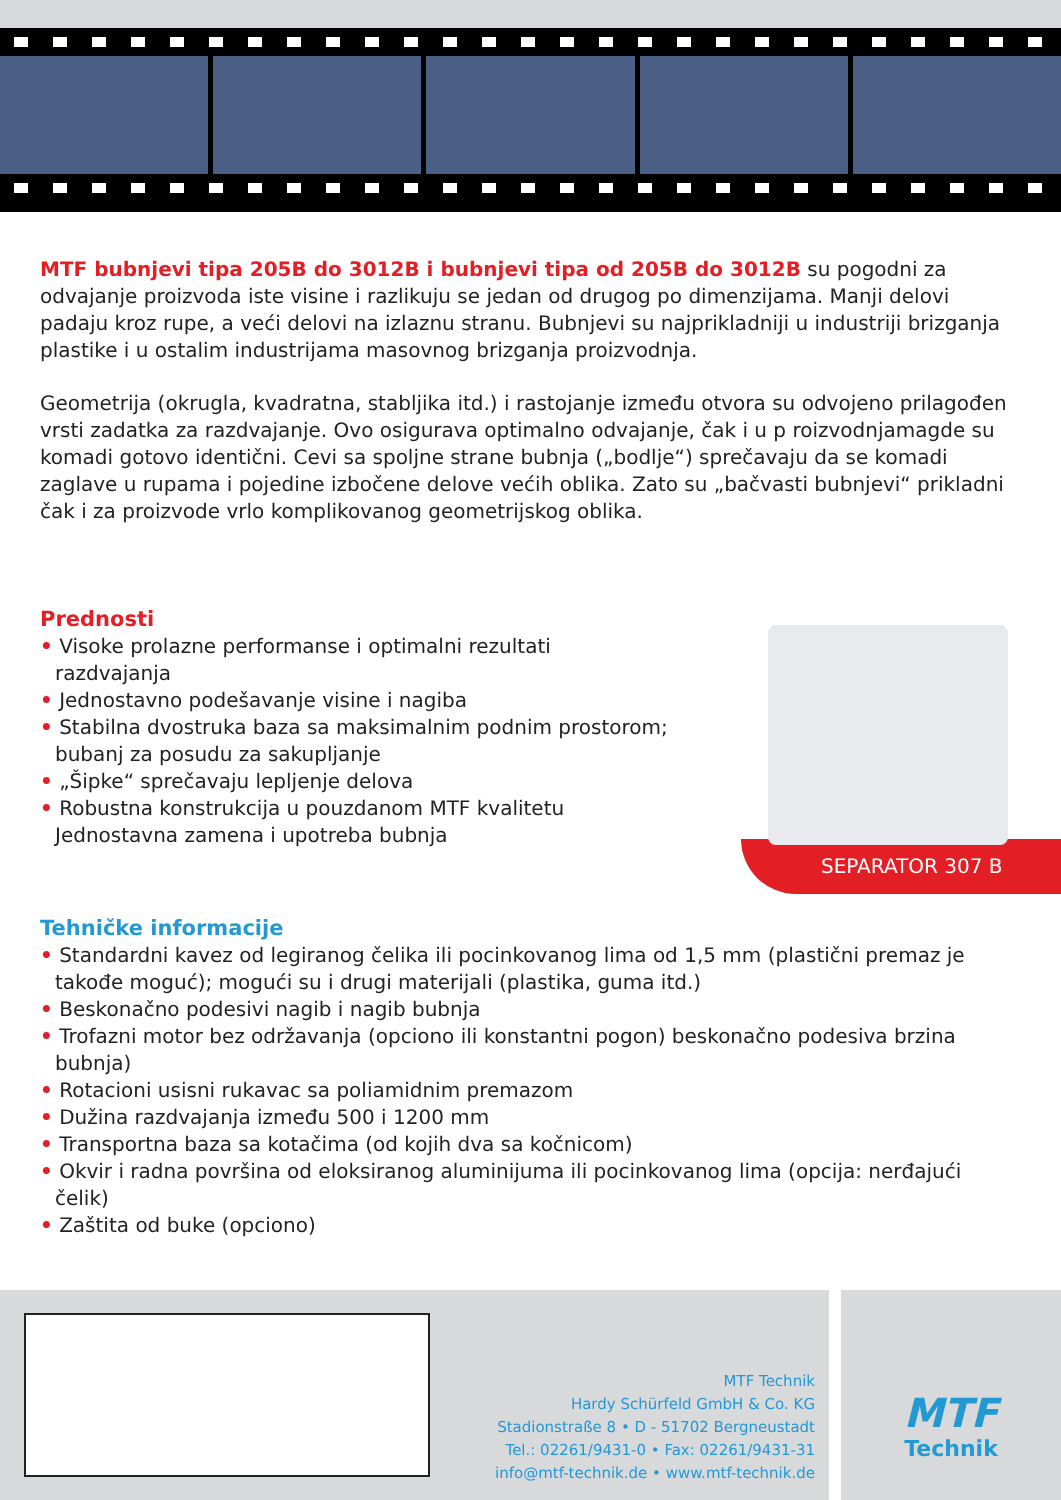MTF bubnjevi tipa 205B do 3012B i bubnjevi tipa od 205B do 3012B su pogodni za odvajanje proizvoda iste visine i razlikuju se jedan od drugog po dimenzijama. Manji delovi padaju kroz rupe, a veći delovi na izlaznu stranu. Bubnjevi su najprikladniji u industriji brizganja plastike i u ostalim industrijama masovnog brizganja proizvodnja.
Geometrija (okrugla, kvadratna, stabljika itd.) i rastojanje između otvora su odvojeno prilagođen vrsti zadatka za razdvajanje. Ovo osigurava optimalno odvajanje, čak i u p roizvodnjamagde su komadi gotovo identični. Cevi sa spoljne strane bubnja („bodlje“) sprečavaju da se komadi zaglave u rupama i pojedine izbočene delove većih oblika. Zato su „bačvasti bubnjevi“ prikladni čak i za proizvode vrlo komplikovanog geometrijskog oblika.
Prednosti
• Visoke prolazne performanse i optimalni rezultati
razdvajanja
• Jednostavno podešavanje visine i nagiba
• Stabilna dvostruka baza sa maksimalnim podnim prostorom;
bubanj za posudu za sakupljanje
• „Šipke“ sprečavaju lepljenje delova
• Robustna konstrukcija u pouzdanom MTF kvalitetu
Jednostavna zamena i upotreba bubnja
SEPARATOR 307 B
Tehničke informacije
• Standardni kavez od legiranog čelika ili pocinkovanog lima od 1,5 mm (plastični premaz je takođe moguć); mogući su i drugi materijali (plastika, guma itd.)
• Beskonačno podesivi nagib i nagib bubnja
• Trofazni motor bez održavanja (opciono ili konstantni pogon) beskonačno podesiva brzina bubnja)
• Rotacioni usisni rukavac sa poliamidnim premazom
• Dužina razdvajanja između 500 i 1200 mm
• Transportna baza sa kotačima (od kojih dva sa kočnicom)
• Okvir i radna površina od eloksiranog aluminijuma ili pocinkovanog lima (opcija: nerđajući čelik)
• Zaštita od buke (opciono)
MTF Technik
Hardy Schürfeld GmbH & Co. KG
Stadionstraße 8 • D - 51702 Bergneustadt
Tel.: 02261/9431-0 • Fax: 02261/9431-31
info@mtf-technik.de • www.mtf-technik.de
MTF
Technik